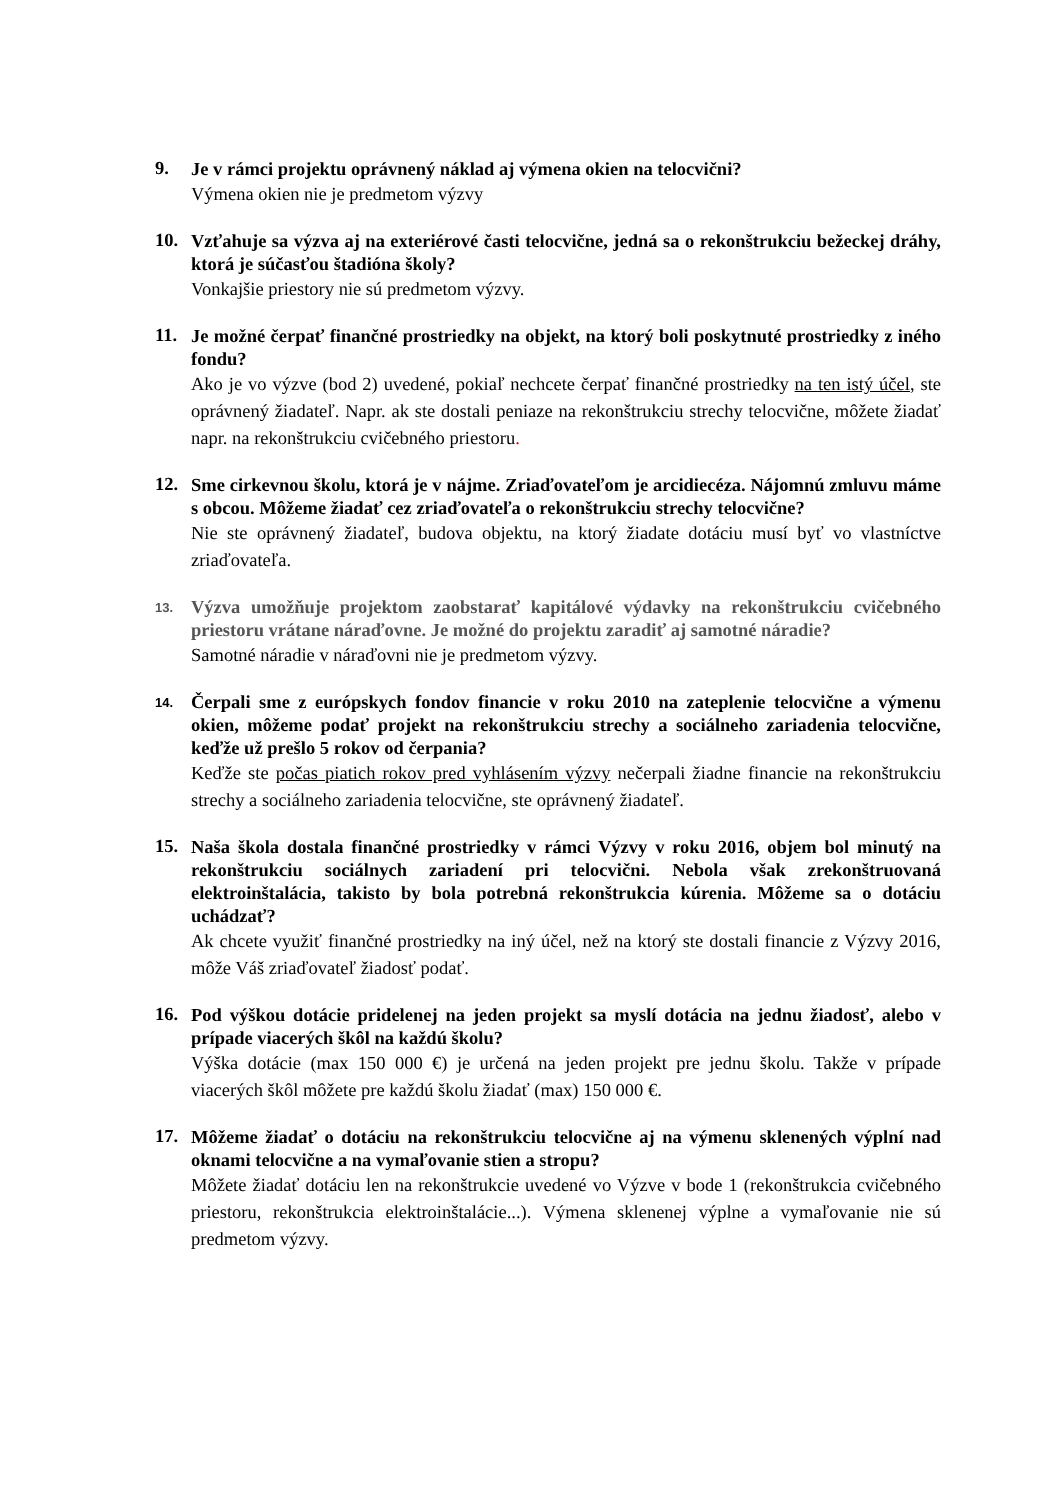9.
Je v rámci projektu oprávnený náklad aj výmena okien na telocvični?
Výmena okien nie je predmetom výzvy
10.
Vzťahuje sa výzva aj na exteriérové časti telocvične, jedná sa o rekonštrukciu bežeckej dráhy, ktorá je súčasťou štadióna školy?
Vonkajšie priestory nie sú predmetom výzvy.
11.
Je možné čerpať finančné prostriedky na objekt, na ktorý boli poskytnuté prostriedky z iného fondu?
Ako je vo výzve (bod 2) uvedené, pokiaľ nechcete čerpať finančné prostriedky na ten istý účel, ste oprávnený žiadateľ. Napr. ak ste dostali peniaze na rekonštrukciu strechy telocvične, môžete žiadať napr. na rekonštrukciu cvičebného priestoru.
12.
Sme cirkevnou školu, ktorá je v nájme. Zriaďovateľom je arcidiecéza. Nájomnú zmluvu máme s obcou. Môžeme žiadať cez zriaďovateľa o rekonštrukciu strechy telocvične?
Nie ste oprávnený žiadateľ, budova objektu, na ktorý žiadate dotáciu musí byť vo vlastníctve zriaďovateľa.
13.
Výzva umožňuje projektom zaobstarať kapitálové výdavky na rekonštrukciu cvičebného priestoru vrátane náraďovne. Je možné do projektu zaradiť aj samotné náradie?
Samotné náradie v náraďovni nie je predmetom výzvy.
14.
Čerpali sme z európskych fondov financie v roku 2010 na zateplenie telocvične a výmenu okien, môžeme podať projekt na rekonštrukciu strechy a sociálneho zariadenia telocvične, keďže už prešlo 5 rokov od čerpania?
Keďže ste počas piatich rokov pred vyhlásením výzvy nečerpali žiadne financie na rekonštrukciu strechy a sociálneho zariadenia telocvične, ste oprávnený žiadateľ.
15.
Naša škola dostala finančné prostriedky v rámci Výzvy v roku 2016, objem bol minutý na rekonštrukciu sociálnych zariadení pri telocvični. Nebola však zrekonštruovaná elektroinštalácia, takisto by bola potrebná rekonštrukcia kúrenia. Môžeme sa o dotáciu uchádzať?
Ak chcete využiť finančné prostriedky na iný účel, než na ktorý ste dostali financie z Výzvy 2016, môže Váš zriaďovateľ žiadosť podať.
16.
Pod výškou dotácie pridelenej na jeden projekt sa myslí dotácia na jednu žiadosť, alebo v prípade viacerých škôl na každú školu?
Výška dotácie (max 150 000 €) je určená na jeden projekt pre jednu školu. Takže v prípade viacerých škôl môžete pre každú školu žiadať (max) 150 000 €.
17.
Môžeme žiadať o dotáciu na rekonštrukciu telocvične aj na výmenu sklenených výplní nad oknami telocvične a na vymaľovanie stien a stropu?
Môžete žiadať dotáciu len na rekonštrukcie uvedené vo Výzve v bode 1 (rekonštrukcia cvičebného priestoru, rekonštrukcia elektroinštalácie...). Výmena sklenenej výplne a vymaľovanie nie sú predmetom výzvy.